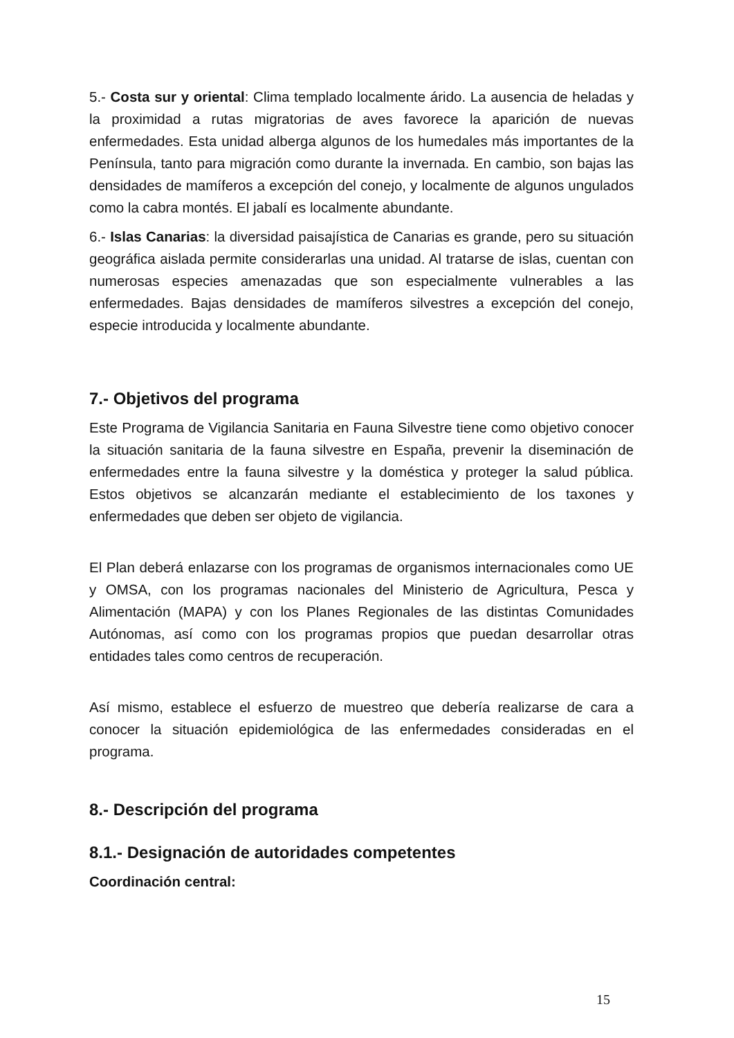5.- Costa sur y oriental: Clima templado localmente árido. La ausencia de heladas y la proximidad a rutas migratorias de aves favorece la aparición de nuevas enfermedades. Esta unidad alberga algunos de los humedales más importantes de la Península, tanto para migración como durante la invernada. En cambio, son bajas las densidades de mamíferos a excepción del conejo, y localmente de algunos ungulados como la cabra montés. El jabalí es localmente abundante.
6.- Islas Canarias: la diversidad paisajística de Canarias es grande, pero su situación geográfica aislada permite considerarlas una unidad. Al tratarse de islas, cuentan con numerosas especies amenazadas que son especialmente vulnerables a las enfermedades. Bajas densidades de mamíferos silvestres a excepción del conejo, especie introducida y localmente abundante.
7.- Objetivos del programa
Este Programa de Vigilancia Sanitaria en Fauna Silvestre tiene como objetivo conocer la situación sanitaria de la fauna silvestre en España, prevenir la diseminación de enfermedades entre la fauna silvestre y la doméstica y proteger la salud pública. Estos objetivos se alcanzarán mediante el establecimiento de los taxones y enfermedades que deben ser objeto de vigilancia.
El Plan deberá enlazarse con los programas de organismos internacionales como UE y OMSA, con los programas nacionales del Ministerio de Agricultura, Pesca y Alimentación (MAPA) y con los Planes Regionales de las distintas Comunidades Autónomas, así como con los programas propios que puedan desarrollar otras entidades tales como centros de recuperación.
Así mismo, establece el esfuerzo de muestreo que debería realizarse de cara a conocer la situación epidemiológica de las enfermedades consideradas en el programa.
8.- Descripción del programa
8.1.- Designación de autoridades competentes
Coordinación central:
15